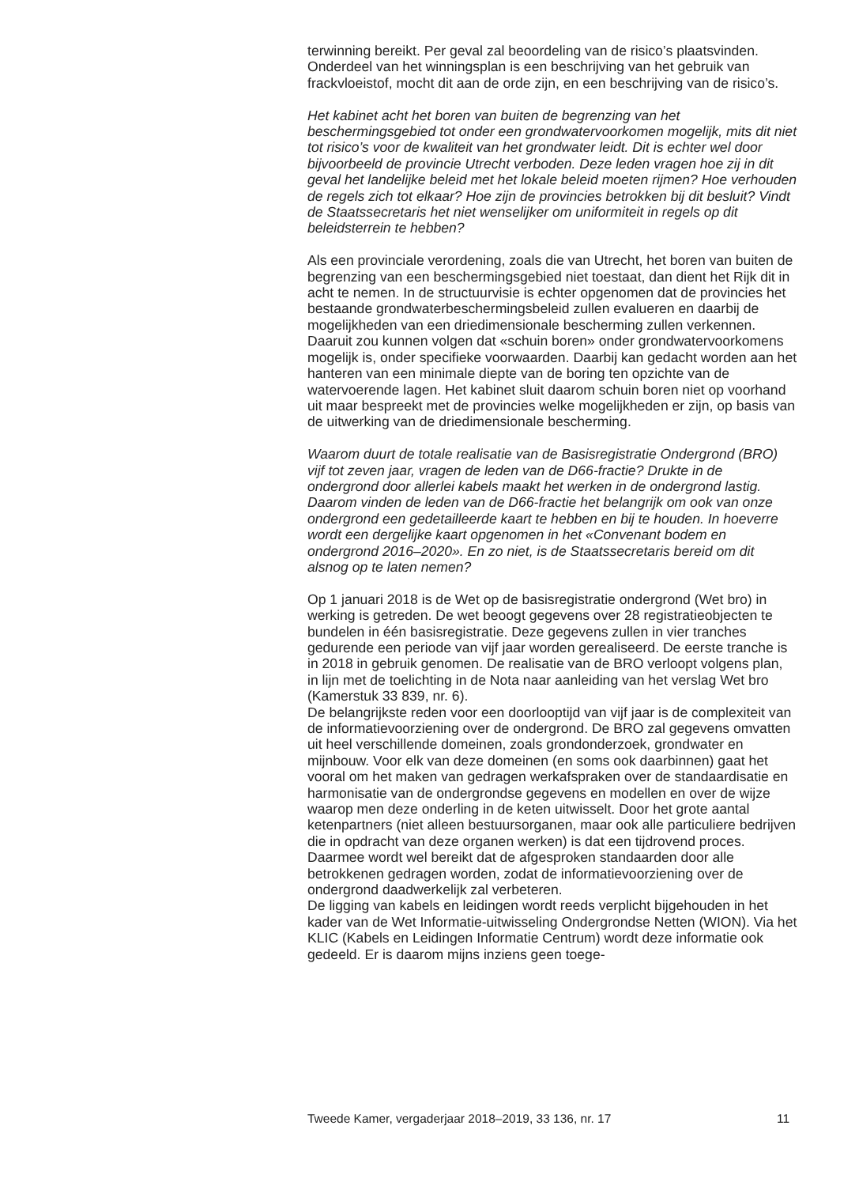terwinning bereikt. Per geval zal beoordeling van de risico’s plaatsvinden. Onderdeel van het winningsplan is een beschrijving van het gebruik van frackvloeistof, mocht dit aan de orde zijn, en een beschrijving van de risico’s.
Het kabinet acht het boren van buiten de begrenzing van het beschermingsgebied tot onder een grondwatervoorkomen mogelijk, mits dit niet tot risico’s voor de kwaliteit van het grondwater leidt. Dit is echter wel door bijvoorbeeld de provincie Utrecht verboden. Deze leden vragen hoe zij in dit geval het landelijke beleid met het lokale beleid moeten rijmen? Hoe verhouden de regels zich tot elkaar? Hoe zijn de provincies betrokken bij dit besluit? Vindt de Staatssecretaris het niet wenselijker om uniformiteit in regels op dit beleidsterrein te hebben?
Als een provinciale verordening, zoals die van Utrecht, het boren van buiten de begrenzing van een beschermingsgebied niet toestaat, dan dient het Rijk dit in acht te nemen. In de structuurvisie is echter opgenomen dat de provincies het bestaande grondwaterbeschermingsbeleid zullen evalueren en daarbij de mogelijkheden van een driedimensionale bescherming zullen verkennen. Daaruit zou kunnen volgen dat «schuin boren» onder grondwatervoorkomens mogelijk is, onder specifieke voorwaarden. Daarbij kan gedacht worden aan het hanteren van een minimale diepte van de boring ten opzichte van de watervoerende lagen. Het kabinet sluit daarom schuin boren niet op voorhand uit maar bespreekt met de provincies welke mogelijkheden er zijn, op basis van de uitwerking van de driedimensionale bescherming.
Waarom duurt de totale realisatie van de Basisregistratie Ondergrond (BRO) vijf tot zeven jaar, vragen de leden van de D66-fractie? Drukte in de ondergrond door allerlei kabels maakt het werken in de ondergrond lastig. Daarom vinden de leden van de D66-fractie het belangrijk om ook van onze ondergrond een gedetailleerde kaart te hebben en bij te houden. In hoeverre wordt een dergelijke kaart opgenomen in het «Convenant bodem en ondergrond 2016–2020». En zo niet, is de Staatssecretaris bereid om dit alsnog op te laten nemen?
Op 1 januari 2018 is de Wet op de basisregistratie ondergrond (Wet bro) in werking is getreden. De wet beoogt gegevens over 28 registratieobjecten te bundelen in één basisregistratie. Deze gegevens zullen in vier tranches gedurende een periode van vijf jaar worden gerealiseerd. De eerste tranche is in 2018 in gebruik genomen. De realisatie van de BRO verloopt volgens plan, in lijn met de toelichting in de Nota naar aanleiding van het verslag Wet bro (Kamerstuk 33 839, nr. 6).
De belangrijkste reden voor een doorlooptijd van vijf jaar is de complexiteit van de informatievoorziening over de ondergrond. De BRO zal gegevens omvatten uit heel verschillende domeinen, zoals grondonderzoek, grondwater en mijnbouw. Voor elk van deze domeinen (en soms ook daarbinnen) gaat het vooral om het maken van gedragen werkafspraken over de standaardisatie en harmonisatie van de ondergrondse gegevens en modellen en over de wijze waarop men deze onderling in de keten uitwisselt. Door het grote aantal ketenpartners (niet alleen bestuursorganen, maar ook alle particuliere bedrijven die in opdracht van deze organen werken) is dat een tijdrovend proces. Daarmee wordt wel bereikt dat de afgesproken standaarden door alle betrokkenen gedragen worden, zodat de informatievoorziening over de ondergrond daadwerkelijk zal verbeteren.
De ligging van kabels en leidingen wordt reeds verplicht bijgehouden in het kader van de Wet Informatie-uitwisseling Ondergrondse Netten (WION). Via het KLIC (Kabels en Leidingen Informatie Centrum) wordt deze informatie ook gedeeld. Er is daarom mijns inziens geen toege-
Tweede Kamer, vergaderjaar 2018–2019, 33 136, nr. 17 11